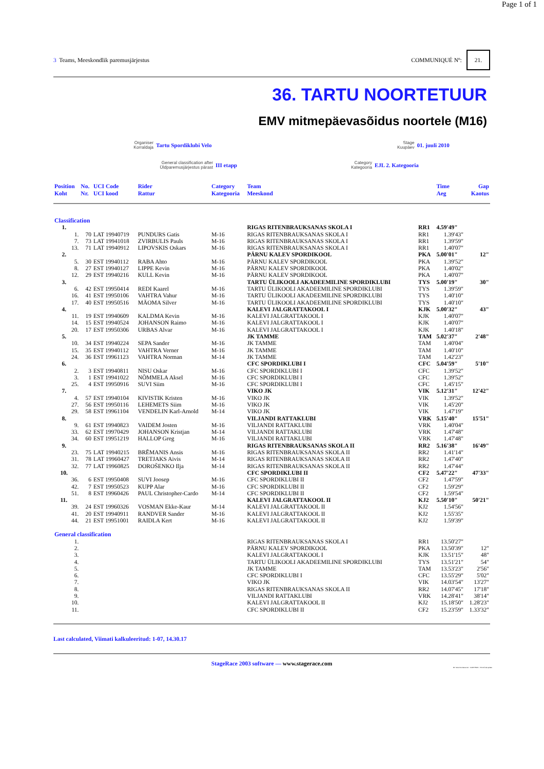Page 1 of 1
3 Teams, Meeskondlik paremusjärjestus
COMMUNIQUÉ Nº: 21.
36. TARTU NOORTETUUR
EMV mitmepäevasõidus noortele (M16)
Organiser
Korraldaja
Tartu Spordiklubi Velo
Stage
Kuupäev
01. juuli 2010
General classification after
Üldparemusjärjestus pärast
III etapp
Category
Kategooria
EJL 2. Kategooria
| Position Koht | No. Nr. | UCI Code UCI kood | Rider Rattur | Category Kategooria | Team Meeskond | | Time Aeg | Gap Kaotus |
| --- | --- | --- | --- | --- | --- | --- | --- | --- |
| Classification | | | | | | | | |
| 1. | | | | | RIGAS RITENBRAUKSANAS SKOLA I | RR1 | 4.59'49" | |
| 1. | 70 | LAT 19940719 | PUNDURS Gatis | M-16 | RIGAS RITENBRAUKSANAS SKOLA I | RR1 | 1.39'43" | |
| 7. | 73 | LAT 19941018 | ZVIRBULIS Pauls | M-16 | RIGAS RITENBRAUKSANAS SKOLA I | RR1 | 1.39'59" | |
| 13. | 71 | LAT 19940912 | LIPOVSKIS Oskars | M-16 | RIGAS RITENBRAUKSANAS SKOLA I | RR1 | 1.40'07" | |
| 2. | | | | | PÄRNU KALEV SPORDIKOOL | PKA | 5.00'01" | 12" |
| 5. | 30 | EST 19940112 | RABA Ahto | M-16 | PÄRNU KALEV SPORDIKOOL | PKA | 1.39'52" | |
| 8. | 27 | EST 19940127 | LIPPE Kevin | M-16 | PÄRNU KALEV SPORDIKOOL | PKA | 1.40'02" | |
| 12. | 29 | EST 19940216 | KULL Kevin | M-16 | PÄRNU KALEV SPORDIKOOL | PKA | 1.40'07" | |
| 3. | | | | | TARTU ÜLIKOOLI AKADEEMILINE SPORDIKLUBI | TYS | 5.00'19" | 30" |
| 6. | 42 | EST 19950414 | REDI Kaarel | M-16 | TARTU ÜLIKOOLI AKADEEMILINE SPORDIKLUBI | TYS | 1.39'59" | |
| 16. | 41 | EST 19950106 | VAHTRA Vahur | M-16 | TARTU ÜLIKOOLI AKADEEMILINE SPORDIKLUBI | TYS | 1.40'10" | |
| 17. | 40 | EST 19950516 | MÄOMA Silver | M-16 | TARTU ÜLIKOOLI AKADEEMILINE SPORDIKLUBI | TYS | 1.40'10" | |
| 4. | | | | | KALEVI JALGRATTAKOOL I | KJK | 5.00'32" | 43" |
| 11. | 19 | EST 19940609 | KALDMA Kevin | M-16 | KALEVI JALGRATTAKOOL I | KJK | 1.40'07" | |
| 14. | 15 | EST 19940524 | JOHANSON Raimo | M-16 | KALEVI JALGRATTAKOOL I | KJK | 1.40'07" | |
| 20. | 17 | EST 19950306 | URBAS Alvar | M-16 | KALEVI JALGRATTAKOOL I | KJK | 1.40'18" | |
| 5. | | | | | JK TAMME | TAM | 5.02'37" | 2'48" |
| 10. | 34 | EST 19940224 | SEPA Sander | M-16 | JK TAMME | TAM | 1.40'04" | |
| 15. | 35 | EST 19940112 | VAHTRA Verner | M-16 | JK TAMME | TAM | 1.40'10" | |
| 24. | 36 | EST 19961123 | VAHTRA Norman | M-14 | JK TAMME | TAM | 1.42'23" | |
| 6. | | | | | CFC SPORDIKLUBI I | CFC | 5.04'59" | 5'10" |
| 2. | 3 | EST 19940811 | NISU Oskar | M-16 | CFC SPORDIKLUBI I | CFC | 1.39'52" | |
| 3. | 1 | EST 19941022 | NÕMMELA Aksel | M-16 | CFC SPORDIKLUBI I | CFC | 1.39'52" | |
| 25. | 4 | EST 19950916 | SUVI Siim | M-16 | CFC SPORDIKLUBI I | CFC | 1.45'15" | |
| 7. | | | | | VIKO JK | VIK | 5.12'31" | 12'42" |
| 4. | 57 | EST 19940104 | KIVISTIK Kristen | M-16 | VIKO JK | VIK | 1.39'52" | |
| 27. | 56 | EST 19950116 | LEHEMETS Siim | M-16 | VIKO JK | VIK | 1.45'20" | |
| 29. | 58 | EST 19961104 | VENDELIN Karl-Arnold | M-14 | VIKO JK | VIK | 1.47'19" | |
| 8. | | | | | VILJANDI RATTAKLUBI | VRK | 5.15'40" | 15'51" |
| 9. | 61 | EST 19940823 | VAIDEM Josten | M-16 | VILJANDI RATTAKLUBI | VRK | 1.40'04" | |
| 33. | 62 | EST 19970429 | JOHANSON Kristjan | M-14 | VILJANDI RATTAKLUBI | VRK | 1.47'48" | |
| 34. | 60 | EST 19951219 | HALLOP Greg | M-16 | VILJANDI RATTAKLUBI | VRK | 1.47'48" | |
| 9. | | | | | RIGAS RITENBRAUKSANAS SKOLA II | RR2 | 5.16'38" | 16'49" |
| 23. | 75 | LAT 19940215 | BRĒMANIS Ansis | M-16 | RIGAS RITENBRAUKSANAS SKOLA II | RR2 | 1.41'14" | |
| 31. | 78 | LAT 19960427 | TRETJAKS Aivis | M-14 | RIGAS RITENBRAUKSANAS SKOLA II | RR2 | 1.47'40" | |
| 32. | 77 | LAT 19960825 | DOROŠENKO Ilja | M-14 | RIGAS RITENBRAUKSANAS SKOLA II | RR2 | 1.47'44" | |
| 10. | | | | | CFC SPORDIKLUBI II | CF2 | 5.47'22" | 47'33" |
| 36. | 6 | EST 19950408 | SUVI Joosep | M-16 | CFC SPORDIKLUBI II | CF2 | 1.47'59" | |
| 42. | 7 | EST 19950523 | KUPP Alar | M-16 | CFC SPORDIKLUBI II | CF2 | 1.59'29" | |
| 51. | 8 | EST 19960426 | PAUL Christopher-Cardo | M-14 | CFC SPORDIKLUBI II | CF2 | 1.59'54" | |
| 11. | | | | | KALEVI JALGRATTAKOOL II | KJ2 | 5.50'10" | 50'21" |
| 39. | 24 | EST 19960326 | VOSMAN Ekke-Kaur | M-14 | KALEVI JALGRATTAKOOL II | KJ2 | 1.54'56" | |
| 41. | 20 | EST 19940911 | RANDVER Sander | M-16 | KALEVI JALGRATTAKOOL II | KJ2 | 1.55'35" | |
| 44. | 21 | EST 19951001 | RAIDLA Kert | M-16 | KALEVI JALGRATTAKOOL II | KJ2 | 1.59'39" | |
| General classification | | | | | | | | |
| 1. | | | | | RIGAS RITENBRAUKSANAS SKOLA I | RR1 | 13.50'27" | |
| 2. | | | | | PÄRNU KALEV SPORDIKOOL | PKA | 13.50'39" | 12" |
| 3. | | | | | KALEVI JALGRATTAKOOL I | KJK | 13.51'15" | 48" |
| 4. | | | | | TARTU ÜLIKOOLI AKADEEMILINE SPORDIKLUBI | TYS | 13.51'21" | 54" |
| 5. | | | | | JK TAMME | TAM | 13.53'23" | 2'56" |
| 6. | | | | | CFC SPORDIKLUBI I | CFC | 13.55'29" | 5'02" |
| 7. | | | | | VIKO JK | VIK | 14.03'54" | 13'27" |
| 8. | | | | | RIGAS RITENBRAUKSANAS SKOLA II | RR2 | 14.07'45" | 17'18" |
| 9. | | | | | VILJANDI RATTAKLUBI | VRK | 14.28'41" | 38'14" |
| 10. | | | | | KALEVI JALGRATTAKOOL II | KJ2 | 15.18'50" | 1.28'23" |
| 11. | | | | | CFC SPORDIKLUBI II | CF2 | 15.23'59" | 1.33'32" |
Last calculated, Viimati kalkuleeritud: 1-07, 14.30.17
StageRace 2003 software — www.stagerace.com
36. Tartu Noortetuur.str : 1146775621 : V3.14 final update